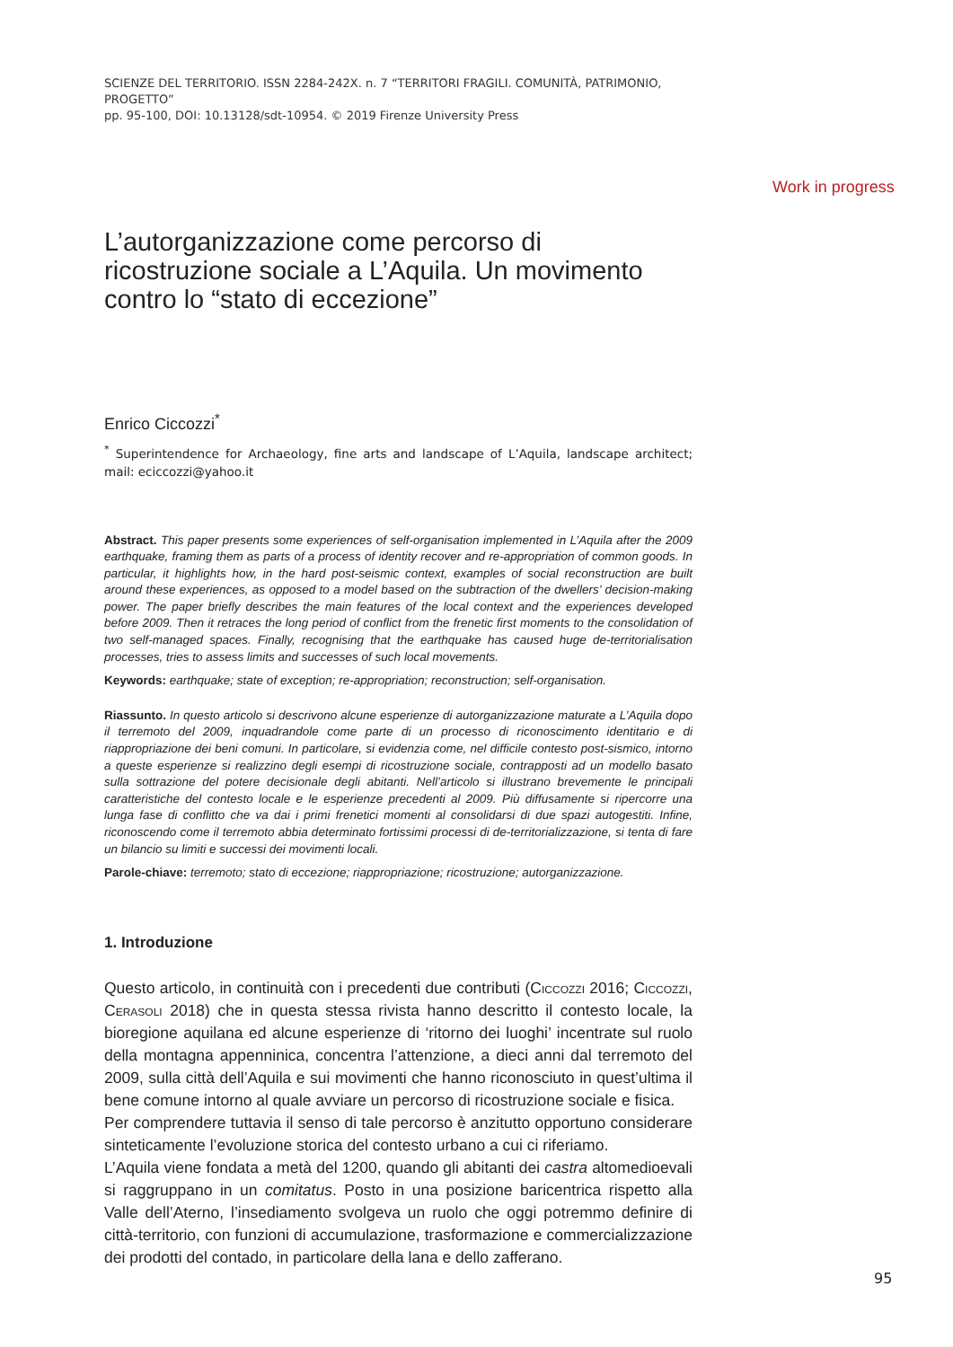Work in progress
SCIENZE DEL TERRITORIO. ISSN 2284-242X. n. 7 “TERRITORI FRAGILI. COMUNITÀ, PATRIMONIO, PROGETTO”
pp. 95-100, DOI: 10.13128/sdt-10954. © 2019 Firenze University Press
L’autorganizzazione come percorso di ricostruzione sociale a L’Aquila. Un movimento contro lo “stato di eccezione”
Enrico Ciccozzi<sup>*</sup>
<sup>*</sup> Superintendence for Archaeology, fine arts and landscape of L’Aquila, landscape architect; mail: eciccozzi@yahoo.it
Abstract. This paper presents some experiences of self-organisation implemented in L’Aquila after the 2009 earthquake, framing them as parts of a process of identity recover and re-appropriation of common goods. In particular, it highlights how, in the hard post-seismic context, examples of social reconstruction are built around these experiences, as opposed to a model based on the subtraction of the dwellers’ decision-making power. The paper briefly describes the main features of the local context and the experiences developed before 2009. Then it retraces the long period of conflict from the frenetic first moments to the consolidation of two self-managed spaces. Finally, recognising that the earthquake has caused huge de-territorialisation processes, tries to assess limits and successes of such local movements.
Keywords: earthquake; state of exception; re-appropriation; reconstruction; self-organisation.
Riassunto. In questo articolo si descrivono alcune esperienze di autorganizzazione maturate a L’Aquila dopo il terremoto del 2009, inquadrandole come parte di un processo di riconoscimento identitario e di riappropriazione dei beni comuni. In particolare, si evidenzia come, nel difficile contesto post-sismico, intorno a queste esperienze si realizzino degli esempi di ricostruzione sociale, contrapposti ad un modello basato sulla sottrazione del potere decisionale degli abitanti. Nell’articolo si illustrano brevemente le principali caratteristiche del contesto locale e le esperienze precedenti al 2009. Più diffusamente si ripercorre una lunga fase di conflitto che va dai i primi frenetici momenti al consolidarsi di due spazi autogestiti. Infine, riconoscendo come il terremoto abbia determinato fortissimi processi di de-territorializzazione, si tenta di fare un bilancio su limiti e successi dei movimenti locali.
Parole-chiave: terremoto; stato di eccezione; riappropriazione; ricostruzione; autorganizzazione.
1. Introduzione
Questo articolo, in continuità con i precedenti due contributi (Ciccozzi 2016; Ciccozzi, Cerasoli 2018) che in questa stessa rivista hanno descritto il contesto locale, la bioregione aquilana ed alcune esperienze di ‘ritorno dei luoghi’ incentrate sul ruolo della montagna appenninica, concentra l’attenzione, a dieci anni dal terremoto del 2009, sulla città dell’Aquila e sui movimenti che hanno riconosciuto in quest’ultima il bene comune intorno al quale avviare un percorso di ricostruzione sociale e fisica.
Per comprendere tuttavia il senso di tale percorso è anzitutto opportuno considerare sinteticamente l’evoluzione storica del contesto urbano a cui ci riferiamo.
L’Aquila viene fondata a metà del 1200, quando gli abitanti dei castra altomedioevali si raggruppano in un comitatus. Posto in una posizione baricentrica rispetto alla Valle dell’Aterno, l’insediamento svolgeva un ruolo che oggi potremmo definire di città-territorio, con funzioni di accumulazione, trasformazione e commercializzazione dei prodotti del contado, in particolare della lana e dello zafferano.
95